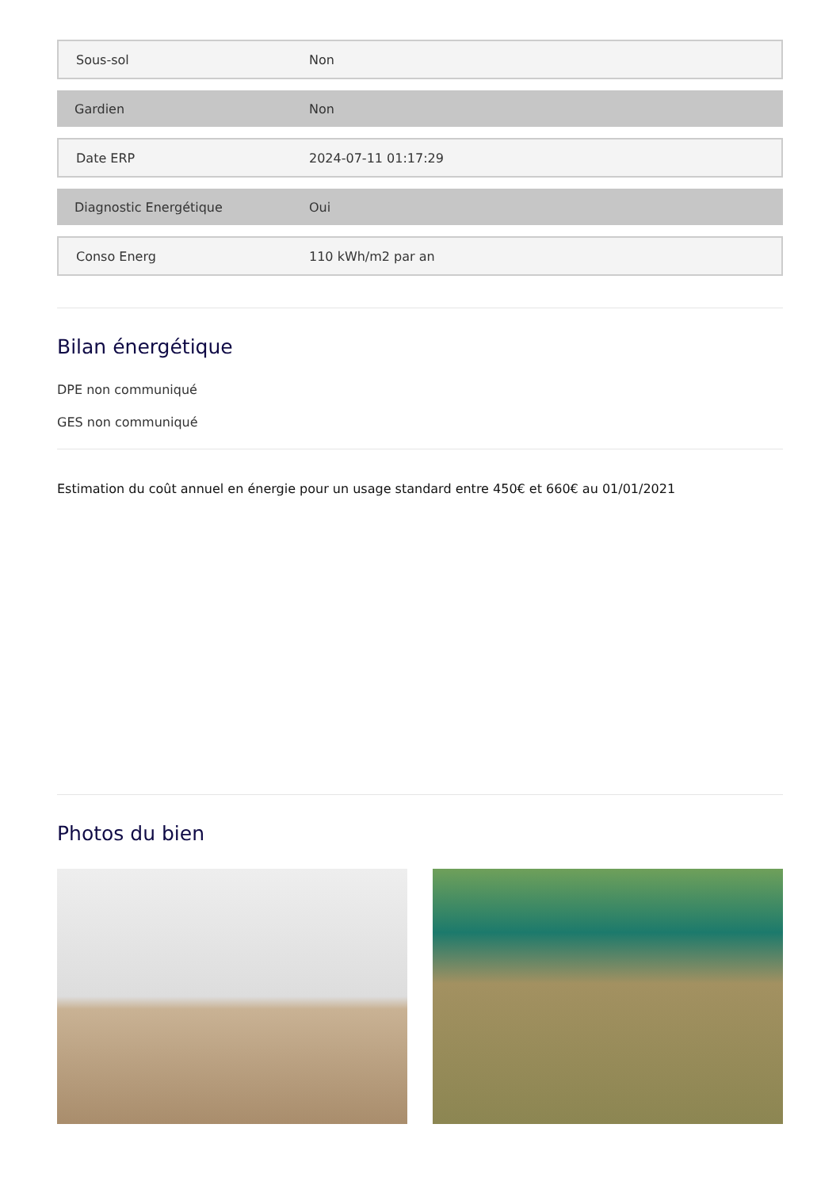| Sous-sol | Non |
| Gardien | Non |
| Date ERP | 2024-07-11 01:17:29 |
| Diagnostic Energétique | Oui |
| Conso Energ | 110 kWh/m2 par an |
Bilan énergétique
DPE non communiqué
GES non communiqué
Estimation du coût annuel en énergie pour un usage standard entre 450€ et 660€ au 01/01/2021
Photos du bien